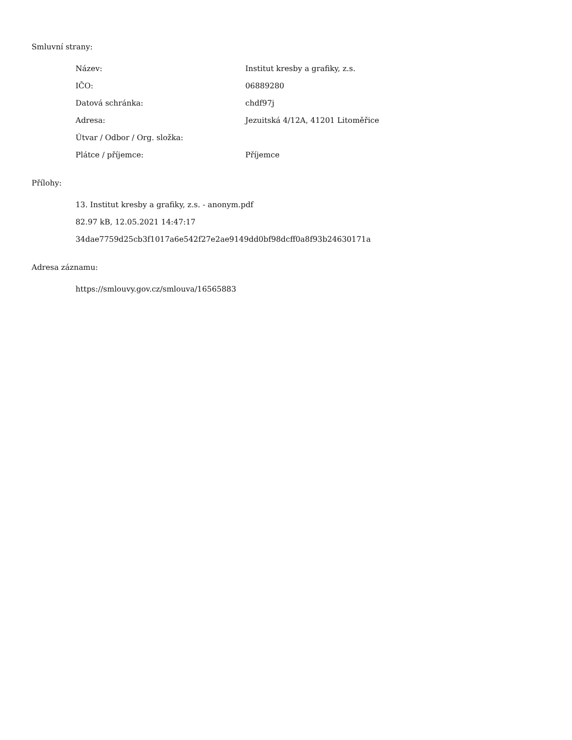Smluvní strany:
| Název: | Institut kresby a grafiky, z.s. |
| IČO: | 06889280 |
| Datová schránka: | chdf97j |
| Adresa: | Jezuitská 4/12A, 41201 Litoměřice |
| Útvar / Odbor / Org. složka: | |
| Plátce / příjemce: | Příjemce |
Přílohy:
13. Institut kresby a grafiky, z.s. - anonym.pdf
82.97 kB, 12.05.2021 14:47:17
34dae7759d25cb3f1017a6e542f27e2ae9149dd0bf98dcff0a8f93b24630171a
Adresa záznamu:
https://smlouvy.gov.cz/smlouva/16565883